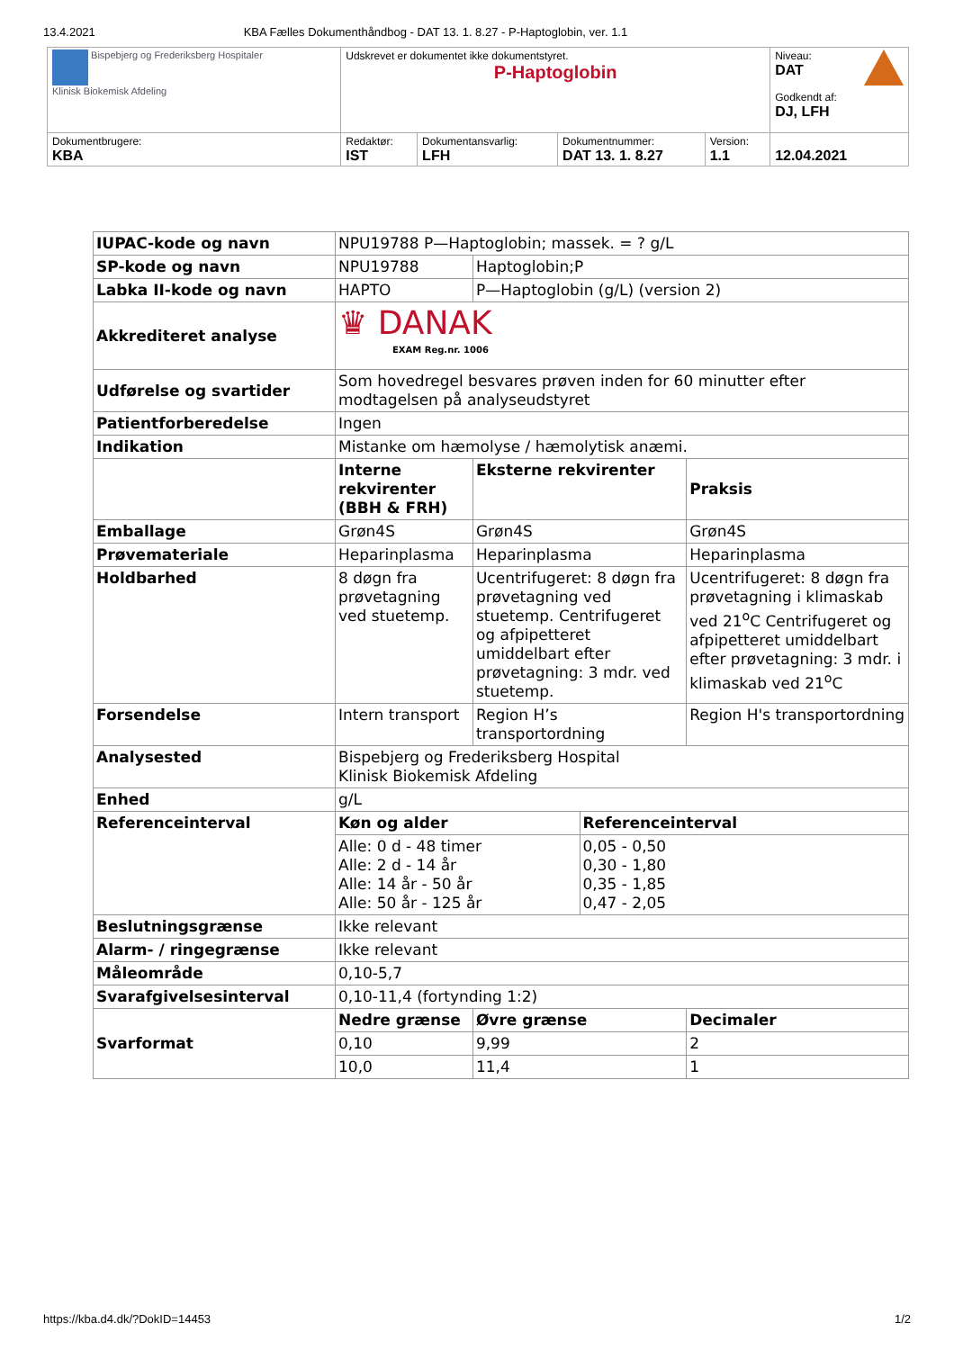13.4.2021 KBA Fælles Dokumenthåndbog - DAT 13. 1. 8.27 - P-Haptoglobin, ver. 1.1
| Bispebjerg og Frederiksberg Hospitaler Klinisk Biokemisk Afdeling | Udskrevet er dokumentet ikke dokumentstyret. P-Haptoglobin | | | | Niveau: DAT Godkendt af: DJ, LFH |
| Dokumentbrugere: KBA | Redaktør: IST | Dokumentansvarlig: LFH | Dokumentnummer: DAT 13. 1. 8.27 | Version: 1.1 | 12.04.2021 |
| IUPAC-kode og navn | NPU19788 P—Haptoglobin; massek. = ? g/L | | | | |
| SP-kode og navn | NPU19788 | Haptoglobin;P | | | |
| Labka II-kode og navn | HAPTO | P—Haptoglobin (g/L) (version 2) | | | |
| Akkrediteret analyse | ♛ DANAK EXAM Reg.nr. 1006 | | | | |
| Udførelse og svartider | Som hovedregel besvares prøven inden for 60 minutter efter modtagelsen på analyseudstyret | | | | |
| Patientforberedelse | Ingen | | | | |
| Indikation | Mistanke om hæmolyse / hæmolytisk anæmi. | | | | |
| | Interne rekvirenter (BBH & FRH) | | Eksterne rekvirenter | | Praksis |
| Emballage | Grøn4S | | Grøn4S | | Grøn4S |
| Prøvemateriale | Heparinplasma | | Heparinplasma | | Heparinplasma |
| Holdbarhed | 8 døgn fra prøvetagning ved stuetemp. | | Ucentrifugeret: 8 døgn fra prøvetagning ved stuetemp. Centrifugeret og afpipetteret umiddelbart efter prøvetagning: 3 mdr. ved stuetemp. | | Ucentrifugeret: 8 døgn fra prøvetagning i klimaskab ved 21<sup>o</sup>C Centrifugeret og afpipetteret umiddelbart efter prøvetagning: 3 mdr. i klimaskab ved 21<sup>o</sup>C |
| Forsendelse | Intern transport | | Region H’s transportordning | | Region H's transportordning |
| Analysested | Bispebjerg og Frederiksberg Hospital Klinisk Biokemisk Afdeling | | | | |
| Enhed | g/L | | | | |
| Referenceinterval | Køn og alder | | | Referenceinterval | |
| | Alle: 0 d - 48 timer Alle: 2 d - 14 år Alle: 14 år - 50 år Alle: 50 år - 125 år | | | 0,05 - 0,50 0,30 - 1,80 0,35 - 1,85 0,47 - 2,05 | |
| Beslutningsgrænse | Ikke relevant | | | | |
| Alarm- / ringegrænse | Ikke relevant | | | | |
| Måleområde | 0,10-5,7 | | | | |
| Svarafgivelsesinterval | 0,10-11,4 (fortynding 1:2) | | | | |
| Svarformat | Nedre grænse | | Øvre grænse | | Decimaler |
| | 0,10 | | 9,99 | | 2 |
| | 10,0 | | 11,4 | | 1 |
https://kba.d4.dk/?DokID=14453 1/2